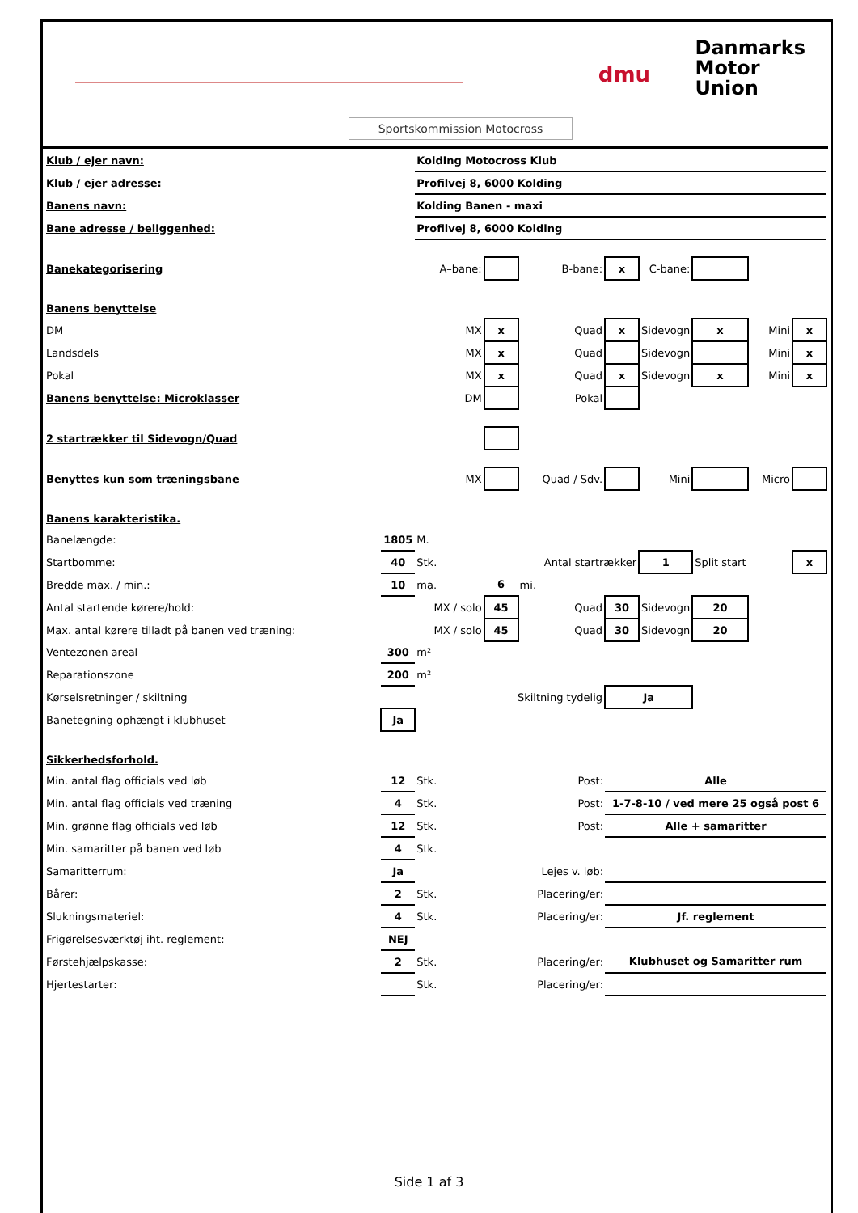dmu
Danmarks
Motor
Union
Sportskommission Motocross
| Klub / ejer navn: | | Kolding Motocross Klub | | | | | | | |
| Klub / ejer adresse: | | Profilvej 8, 6000 Kolding | | | | | | | |
| Banens navn: | | Kolding Banen - maxi | | | | | | | |
| Bane adresse / beliggenhed: | | Profilvej 8, 6000 Kolding | | | | | | | |
| Banekategorisering | | A–bane: | | B-bane: | x | C-bane: | | | |
| Banens benyttelse | | | | | | | | | |
| DM | | MX | x | Quad | x | Sidevogn | x | Mini | x |
| Landsdels | | MX | x | Quad | | Sidevogn | | Mini | x |
| Pokal | | MX | x | Quad | x | Sidevogn | x | Mini | x |
| Banens benyttelse: Microklasser | | DM | | Pokal | | | | | |
| 2 startrækker til Sidevogn/Quad | | | | | | | | | |
| Benyttes kun som træningsbane | | MX | | Quad / Sdv. | | Mini | | Micro | |
| Banens karakteristika. | | | | | | | | | |
| Banelængde: | 1805 | M. | | | | | | | |
| Startbomme: | 40 | Stk. | | Antal startrækker | | 1 | Split start | | x |
| Bredde max. / min.: | 10 | ma. | 6 | mi. | | | | | |
| Antal startende kørere/hold: | | MX / solo | 45 | Quad | 30 | Sidevogn | 20 | | |
| Max. antal kørere tilladt på banen ved træning: | | MX / solo | 45 | Quad | 30 | Sidevogn | 20 | | |
| Ventezonen areal | 300 | m² | | | | | | | |
| Reparationszone | 200 | m² | | | | | | | |
| Kørselsretninger / skiltning | | Skiltning tydelig | | | Ja | | | | |
| Banetegning ophængt i klubhuset | Ja | | | | | | | | |
| Sikkerhedsforhold. | | | | | | | | | |
| Min. antal flag officials ved løb | 12 | Stk. | Post: | | Alle | | | | |
| Min. antal flag officials ved træning | 4 | Stk. | Post: | | 1-7-8-10 / ved mere 25 også post 6 | | | | |
| Min. grønne flag officials ved løb | 12 | Stk. | Post: | | Alle + samaritter | | | | |
| Min. samaritter på banen ved løb | 4 | Stk. | | | | | | | |
| Samaritterrum: | Ja | | Lejes v. løb: | | | | | | |
| Bårer: | 2 | Stk. | Placering/er: | | | | | | |
| Slukningsmateriel: | 4 | Stk. | Placering/er: | | Jf. reglement | | | | |
| Frigørelsesværktøj iht. reglement: | NEJ | | | | | | | | |
| Førstehjælpskasse: | 2 | Stk. | Placering/er: | | Klubhuset og Samaritter rum | | | | |
| Hjertestarter: | | Stk. | Placering/er: | | | | | | |
Side 1 af 3